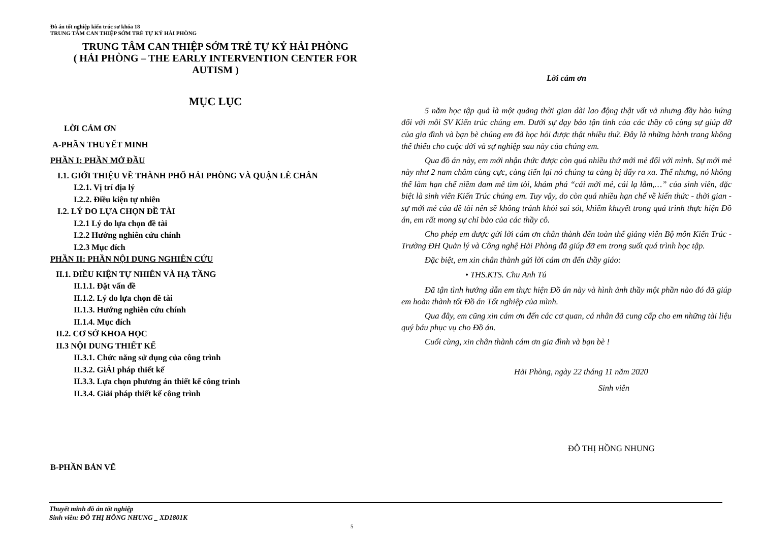Đò án tốt nghiệp kiến trúc sư khóa 18
TRUNG TÂM CAN THIỆP SỚM TRẺ TỰ KỶ HẢI PHÒNG
TRUNG TÂM CAN THIỆP SỚM TRẺ TỰ KỶ HẢI PHÒNG
( HẢI PHÒNG – THE EARLY INTERVENTION CENTER FOR
AUTISM )
MỤC LỤC
LỜI CẢM ƠN
A-PHẦN THUYẾT MINH
PHẦN I: PHẦN MỞ ĐẦU
I.1. GIỚI THIỆU VỀ THÀNH PHỐ HẢI PHÒNG VÀ QUẬN LÊ CHÂN
I.2.1. Vị trí địa lý
I.2.2. Điều kiện tự nhiên
I.2. LÝ DO LỰA CHỌN ĐỀ TÀI
I.2.1 Lý do lựa chọn đề tài
I.2.2 Hướng nghiên cứu chính
I.2.3 Mục đích
PHẦN II: PHẦN NỘI DUNG NGHIÊN CỨU
II.1. ĐIỀU KIỆN TỰ NHIÊN VÀ HẠ TẦNG
II.1.1. Đặt vấn đề
II.1.2. Lý do lựa chọn đề tài
II.1.3. Hướng nghiên cứu chính
II.1.4. Mục đích
II.2. CƠ SỞ KHOA HỌC
II.3 NỘI DUNG THIẾT KẾ
II.3.1. Chức năng sử dụng của công trình
II.3.2. GiẢI pháp thiết kế
II.3.3. Lựa chọn phương án thiết kế công trình
II.3.4. Giải pháp thiết kế công trình
B-PHẦN BẢN VẼ
Lời cảm ơn
5 năm học tập quả là một quãng thời gian dài lao động thật vất vả nhưng đầy hào hứng đối với mỗi SV Kiến trúc chúng em. Dưới sự dạy bảo tận tình của các thầy cô cùng sự giúp đỡ của gia đình và bạn bè chúng em đã học hỏi được thật nhiều thứ. Đây là những hành trang không thể thiếu cho cuộc đời và sự nghiệp sau này của chúng em.
Qua đồ án này, em mới nhận thức được còn quá nhiều thứ mới mẻ đối với mình. Sự mới mẻ này như 2 nam châm cùng cực, càng tiến lại nó chúng ta càng bị đẩy ra xa. Thế nhưng, nó không thể làm hạn chế niềm đam mê tìm tòi, khám phá “cái mới mẻ, cái lạ lẫm,…” của sinh viên, đặc biệt là sinh viên Kiến Trúc chúng em. Tuy vậy, do còn quá nhiều hạn chế về kiến thức - thời gian - sự mới mẻ của đề tài nên sẽ không tránh khỏi sai sót, khiếm khuyết trong quá trình thực hiện Đồ án, em rất mong sự chỉ bảo của các thầy cô.
Cho phép em được gửi lời cám ơn chân thành đến toàn thể giảng viên Bộ môn Kiến Trúc - Trường ĐH Quản lý và Công nghệ Hải Phòng đã giúp đỡ em trong suốt quá trình học tập.
Đặc biệt, em xin chân thành gửi lời cám ơn đến thầy giáo:
• THS.KTS. Chu Anh Tú
Đã tận tình hướng dẫn em thực hiện Đồ án này và hình ảnh thầy một phần nào đó đã giúp em hoàn thành tốt Đồ án Tốt nghiệp của mình.
Qua đây, em cũng xin cám ơn đến các cơ quan, cá nhân đã cung cấp cho em những tài liệu quý báu phục vụ cho Đồ án.
Cuối cùng, xin chân thành cám ơn gia đình và bạn bè !
Hải Phòng, ngày 22 tháng 11 năm 2020
Sinh viên
ĐỖ THỊ HỒNG NHUNG
Thuyết minh đồ án tốt nghiệp
Sinh viên: ĐỖ THỊ HỒNG NHUNG _ XD1801K
5